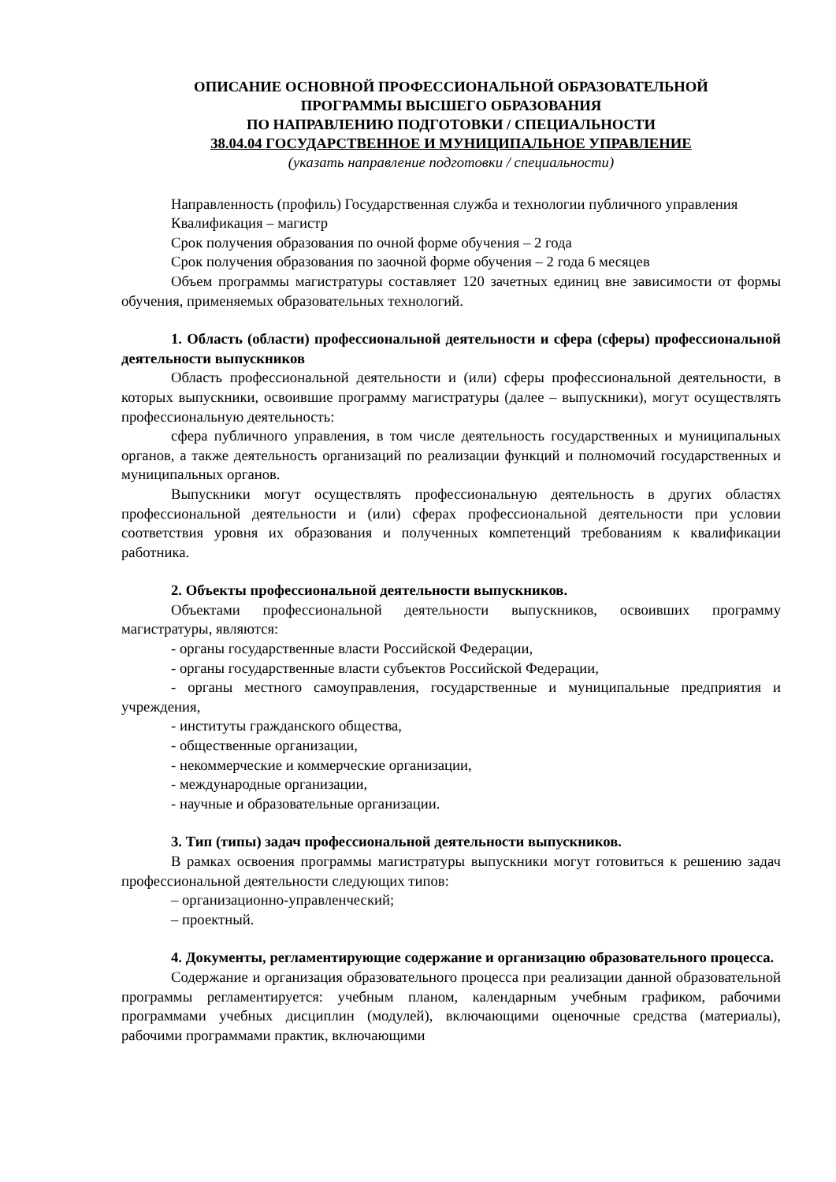ОПИСАНИЕ ОСНОВНОЙ ПРОФЕССИОНАЛЬНОЙ ОБРАЗОВАТЕЛЬНОЙ
ПРОГРАММЫ ВЫСШЕГО ОБРАЗОВАНИЯ
ПО НАПРАВЛЕНИЮ ПОДГОТОВКИ / СПЕЦИАЛЬНОСТИ
38.04.04 ГОСУДАРСТВЕННОЕ И МУНИЦИПАЛЬНОЕ УПРАВЛЕНИЕ
(указать направление подготовки / специальности)
Направленность (профиль) Государственная служба и технологии публичного управления
Квалификация – магистр
Срок получения образования по очной форме обучения – 2 года
Срок получения образования по заочной форме обучения – 2 года 6 месяцев
Объем программы магистратуры составляет 120 зачетных единиц вне зависимости от формы обучения, применяемых образовательных технологий.
1. Область (области) профессиональной деятельности и сфера (сферы) профессиональной деятельности выпускников
Область профессиональной деятельности и (или) сферы профессиональной деятельности, в которых выпускники, освоившие программу магистратуры (далее – выпускники), могут осуществлять профессиональную деятельность:
сфера публичного управления, в том числе деятельность государственных и муниципальных органов, а также деятельность организаций по реализации функций и полномочий государственных и муниципальных органов.
Выпускники могут осуществлять профессиональную деятельность в других областях профессиональной деятельности и (или) сферах профессиональной деятельности при условии соответствия уровня их образования и полученных компетенций требованиям к квалификации работника.
2. Объекты профессиональной деятельности выпускников.
Объектами профессиональной деятельности выпускников, освоивших программу магистратуры, являются:
- органы государственные власти Российской Федерации,
- органы государственные власти субъектов Российской Федерации,
- органы местного самоуправления, государственные и муниципальные предприятия и учреждения,
- институты гражданского общества,
- общественные организации,
- некоммерческие и коммерческие организации,
- международные организации,
- научные и образовательные организации.
3. Тип (типы) задач профессиональной деятельности выпускников.
В рамках освоения программы магистратуры выпускники могут готовиться к решению задач профессиональной деятельности следующих типов:
– организационно-управленческий;
– проектный.
4. Документы, регламентирующие содержание и организацию образовательного процесса.
Содержание и организация образовательного процесса при реализации данной образовательной программы регламентируется: учебным планом, календарным учебным графиком, рабочими программами учебных дисциплин (модулей), включающими оценочные средства (материалы), рабочими программами практик, включающими